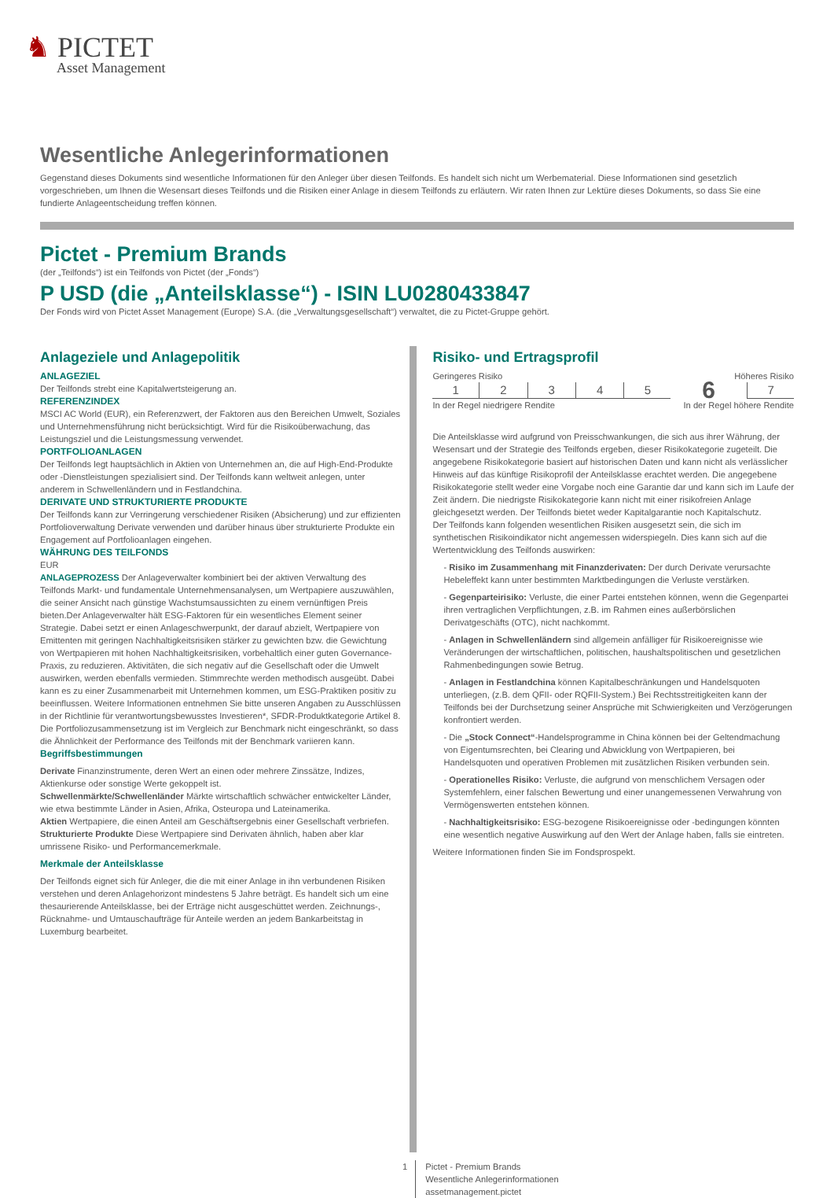♞ PICTET
Asset Management
Wesentliche Anlegerinformationen
Gegenstand dieses Dokuments sind wesentliche Informationen für den Anleger über diesen Teilfonds. Es handelt sich nicht um Werbematerial. Diese Informationen sind gesetzlich vorgeschrieben, um Ihnen die Wesensart dieses Teilfonds und die Risiken einer Anlage in diesem Teilfonds zu erläutern. Wir raten Ihnen zur Lektüre dieses Dokuments, so dass Sie eine fundierte Anlageentscheidung treffen können.
Pictet - Premium Brands
(der „Teilfonds“) ist ein Teilfonds von Pictet (der „Fonds“)
P USD (die „Anteilsklasse“) - ISIN LU0280433847
Der Fonds wird von Pictet Asset Management (Europe) S.A. (die „Verwaltungsgesellschaft“) verwaltet, die zu Pictet-Gruppe gehört.
Anlageziele und Anlagepolitik
ANLAGEZIEL
Der Teilfonds strebt eine Kapitalwertsteigerung an.
REFERENZINDEX
MSCI AC World (EUR), ein Referenzwert, der Faktoren aus den Bereichen Umwelt, Soziales und Unternehmensführung nicht berücksichtigt. Wird für die Risikoüberwachung, das Leistungsziel und die Leistungsmessung verwendet.
PORTFOLIOANLAGEN
Der Teilfonds legt hauptsächlich in Aktien von Unternehmen an, die auf High-End-Produkte oder -Dienstleistungen spezialisiert sind. Der Teilfonds kann weltweit anlegen, unter anderem in Schwellenländern und in Festlandchina.
DERIVATE UND STRUKTURIERTE PRODUKTE
Der Teilfonds kann zur Verringerung verschiedener Risiken (Absicherung) und zur effizienten Portfolioverwaltung Derivate verwenden und darüber hinaus über strukturierte Produkte ein Engagement auf Portfolioanlagen eingehen.
WÄHRUNG DES TEILFONDS
EUR
ANLAGEPROZESS Der Anlageverwalter kombiniert bei der aktiven Verwaltung des Teilfonds Markt- und fundamentale Unternehmensanalysen, um Wertpapiere auszuwählen, die seiner Ansicht nach günstige Wachstumsaussichten zu einem vernünftigen Preis bieten.Der Anlageverwalter hält ESG-Faktoren für ein wesentliches Element seiner Strategie. Dabei setzt er einen Anlageschwerpunkt, der darauf abzielt, Wertpapiere von Emittenten mit geringen Nachhaltigkeitsrisiken stärker zu gewichten bzw. die Gewichtung von Wertpapieren mit hohen Nachhaltigkeitsrisiken, vorbehaltlich einer guten Governance-Praxis, zu reduzieren. Aktivitäten, die sich negativ auf die Gesellschaft oder die Umwelt auswirken, werden ebenfalls vermieden. Stimmrechte werden methodisch ausgeübt. Dabei kann es zu einer Zusammenarbeit mit Unternehmen kommen, um ESG-Praktiken positiv zu beeinflussen. Weitere Informationen entnehmen Sie bitte unseren Angaben zu Ausschlüssen in der Richtlinie für verantwortungsbewusstes Investieren*, SFDR-Produktkategorie Artikel 8. Die Portfoliozusammensetzung ist im Vergleich zur Benchmark nicht eingeschränkt, so dass die Ähnlichkeit der Performance des Teilfonds mit der Benchmark variieren kann.
Begriffsbestimmungen
Derivate Finanzinstrumente, deren Wert an einen oder mehrere Zinssätze, Indizes, Aktienkurse oder sonstige Werte gekoppelt ist.
Schwellenmärkte/Schwellenländer Märkte wirtschaftlich schwächer entwickelter Länder, wie etwa bestimmte Länder in Asien, Afrika, Osteuropa und Lateinamerika.
Aktien Wertpapiere, die einen Anteil am Geschäftsergebnis einer Gesellschaft verbriefen.
Strukturierte Produkte Diese Wertpapiere sind Derivaten ähnlich, haben aber klar umrissene Risiko- und Performancemerkmale.
Merkmale der Anteilsklasse
Der Teilfonds eignet sich für Anleger, die die mit einer Anlage in ihn verbundenen Risiken verstehen und deren Anlagehorizont mindestens 5 Jahre beträgt. Es handelt sich um eine thesaurierende Anteilsklasse, bei der Erträge nicht ausgeschüttet werden. Zeichnungs-, Rücknahme- und Umtauschaufträge für Anteile werden an jedem Bankarbeitstag in Luxemburg bearbeitet.
Risiko- und Ertragsprofil
Geringeres Risiko Höheres Risiko
| 1 | 2 | 3 | 4 | 5 | 6 | 7 |
In der Regel niedrigere Rendite In der Regel höhere Rendite
Die Anteilsklasse wird aufgrund von Preisschwankungen, die sich aus ihrer Währung, der Wesensart und der Strategie des Teilfonds ergeben, dieser Risikokategorie zugeteilt. Die angegebene Risikokategorie basiert auf historischen Daten und kann nicht als verlässlicher Hinweis auf das künftige Risikoprofil der Anteilsklasse erachtet werden. Die angegebene Risikokategorie stellt weder eine Vorgabe noch eine Garantie dar und kann sich im Laufe der Zeit ändern. Die niedrigste Risikokategorie kann nicht mit einer risikofreien Anlage gleichgesetzt werden. Der Teilfonds bietet weder Kapitalgarantie noch Kapitalschutz.
Der Teilfonds kann folgenden wesentlichen Risiken ausgesetzt sein, die sich im synthetischen Risikoindikator nicht angemessen widerspiegeln. Dies kann sich auf die Wertentwicklung des Teilfonds auswirken:
- Risiko im Zusammenhang mit Finanzderivaten: Der durch Derivate verursachte Hebeleffekt kann unter bestimmten Marktbedingungen die Verluste verstärken.
- Gegenparteirisiko: Verluste, die einer Partei entstehen können, wenn die Gegenpartei ihren vertraglichen Verpflichtungen, z.B. im Rahmen eines außerbörslichen Derivatgeschäfts (OTC), nicht nachkommt.
- Anlagen in Schwellenländern sind allgemein anfälliger für Risikoereignisse wie Veränderungen der wirtschaftlichen, politischen, haushaltspolitischen und gesetzlichen Rahmenbedingungen sowie Betrug.
- Anlagen in Festlandchina können Kapitalbeschränkungen und Handelsquoten unterliegen, (z.B. dem QFII- oder RQFII-System.) Bei Rechtsstreitigkeiten kann der Teilfonds bei der Durchsetzung seiner Ansprüche mit Schwierigkeiten und Verzögerungen konfrontiert werden.
- Die „Stock Connect“-Handelsprogramme in China können bei der Geltendmachung von Eigentumsrechten, bei Clearing und Abwicklung von Wertpapieren, bei Handelsquoten und operativen Problemen mit zusätzlichen Risiken verbunden sein.
- Operationelles Risiko: Verluste, die aufgrund von menschlichem Versagen oder Systemfehlern, einer falschen Bewertung und einer unangemessenen Verwahrung von Vermögenswerten entstehen können.
- Nachhaltigkeitsrisiko: ESG-bezogene Risikoereignisse oder -bedingungen könnten eine wesentlich negative Auswirkung auf den Wert der Anlage haben, falls sie eintreten.
Weitere Informationen finden Sie im Fondsprospekt.
1 Pictet - Premium Brands
Wesentliche Anlegerinformationen
assetmanagement.pictet